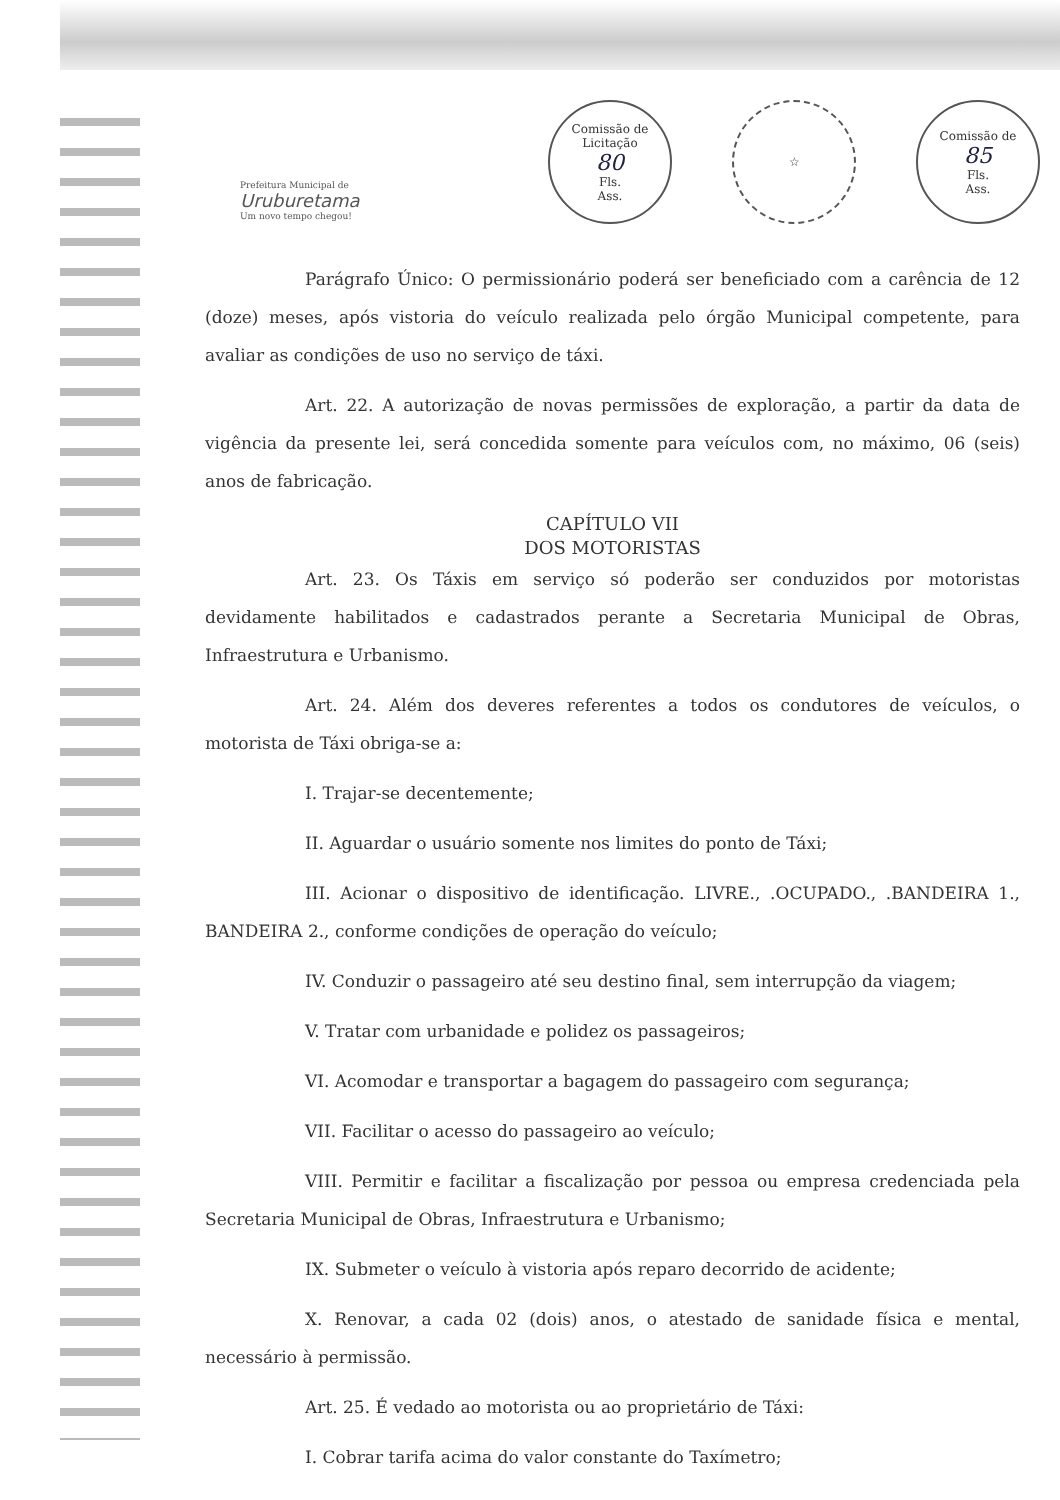Prefeitura Municipal de
Uruburetama
Um novo tempo chegou!
Comissão de Licitação
80
Fls.
Ass.
☆ Comissão de
85
Fls.
Ass.
Parágrafo Único: O permissionário poderá ser beneficiado com a carência de 12 (doze) meses, após vistoria do veículo realizada pelo órgão Municipal competente, para avaliar as condições de uso no serviço de táxi.
Art. 22. A autorização de novas permissões de exploração, a partir da data de vigência da presente lei, será concedida somente para veículos com, no máximo, 06 (seis) anos de fabricação.
CAPÍTULO VII
DOS MOTORISTAS
Art. 23. Os Táxis em serviço só poderão ser conduzidos por motoristas devidamente habilitados e cadastrados perante a Secretaria Municipal de Obras, Infraestrutura e Urbanismo.
Art. 24. Além dos deveres referentes a todos os condutores de veículos, o motorista de Táxi obriga-se a:
I. Trajar-se decentemente;
II. Aguardar o usuário somente nos limites do ponto de Táxi;
III. Acionar o dispositivo de identificação. LIVRE., .OCUPADO., .BANDEIRA 1., BANDEIRA 2., conforme condições de operação do veículo;
IV. Conduzir o passageiro até seu destino final, sem interrupção da viagem;
V. Tratar com urbanidade e polidez os passageiros;
VI. Acomodar e transportar a bagagem do passageiro com segurança;
VII. Facilitar o acesso do passageiro ao veículo;
VIII. Permitir e facilitar a fiscalização por pessoa ou empresa credenciada pela Secretaria Municipal de Obras, Infraestrutura e Urbanismo;
IX. Submeter o veículo à vistoria após reparo decorrido de acidente;
X. Renovar, a cada 02 (dois) anos, o atestado de sanidade física e mental, necessário à permissão.
Art. 25. É vedado ao motorista ou ao proprietário de Táxi:
I. Cobrar tarifa acima do valor constante do Taxímetro;